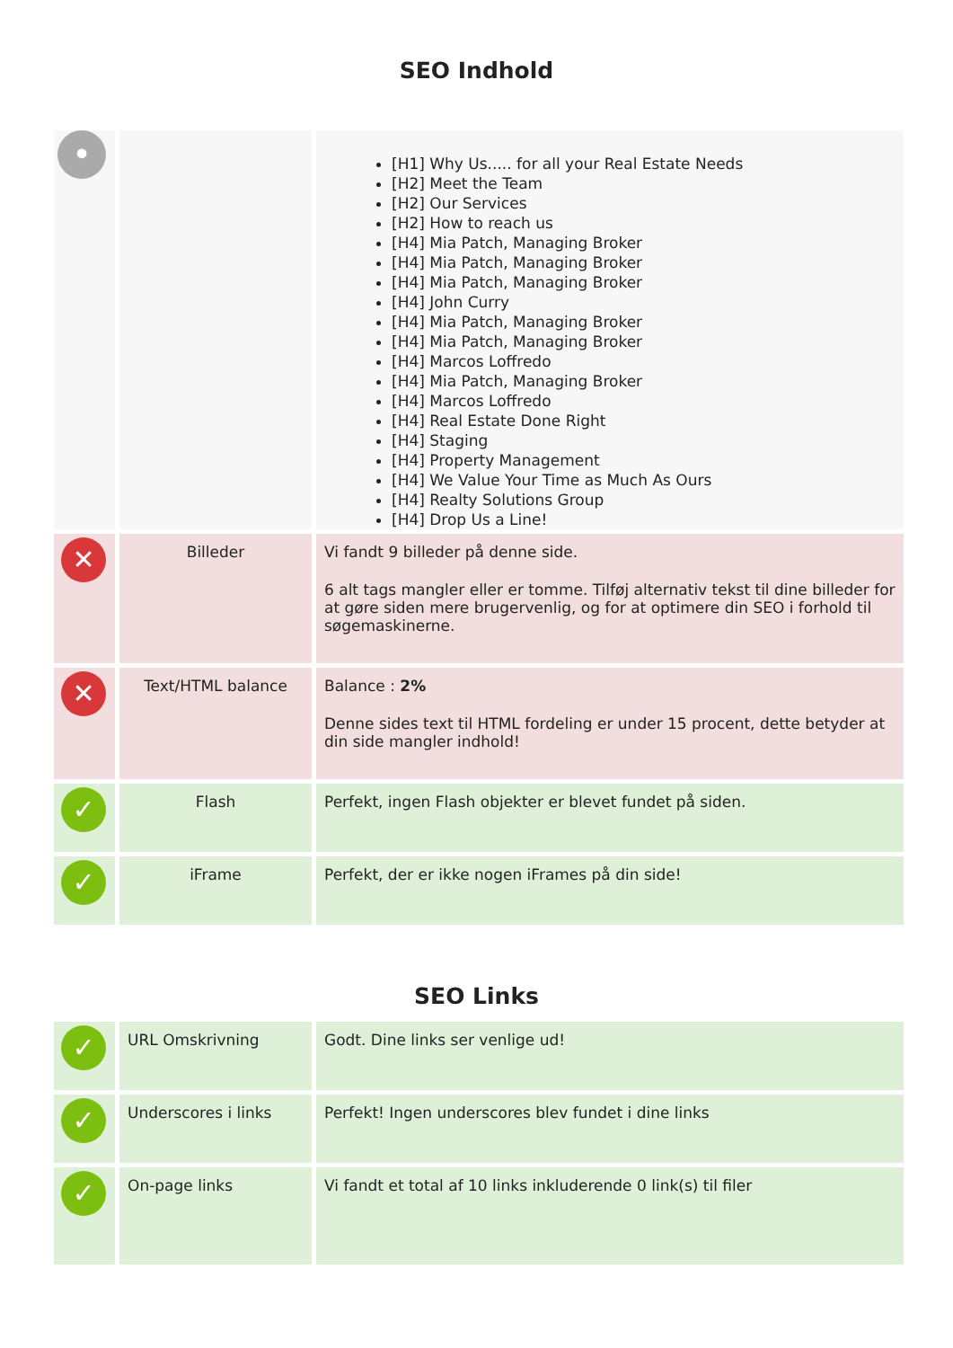SEO Indhold
| • | | [H1] Why Us..... for all your Real Estate Needs [H2] Meet the Team [H2] Our Services [H2] How to reach us [H4] Mia Patch, Managing Broker [H4] Mia Patch, Managing Broker [H4] Mia Patch, Managing Broker [H4] John Curry [H4] Mia Patch, Managing Broker [H4] Mia Patch, Managing Broker [H4] Marcos Loffredo [H4] Mia Patch, Managing Broker [H4] Marcos Loffredo [H4] Real Estate Done Right [H4] Staging [H4] Property Management [H4] We Value Your Time as Much As Ours [H4] Realty Solutions Group [H4] Drop Us a Line! |
| ✕ | Billeder | Vi fandt 9 billeder på denne side. 6 alt tags mangler eller er tomme. Tilføj alternativ tekst til dine billeder for at gøre siden mere brugervenlig, og for at optimere din SEO i forhold til søgemaskinerne. |
| ✕ | Text/HTML balance | Balance : 2% Denne sides text til HTML fordeling er under 15 procent, dette betyder at din side mangler indhold! |
| ✓ | Flash | Perfekt, ingen Flash objekter er blevet fundet på siden. |
| ✓ | iFrame | Perfekt, der er ikke nogen iFrames på din side! |
SEO Links
| ✓ | URL Omskrivning | Godt. Dine links ser venlige ud! |
| ✓ | Underscores i links | Perfekt! Ingen underscores blev fundet i dine links |
| ✓ | On-page links | Vi fandt et total af 10 links inkluderende 0 link(s) til filer |